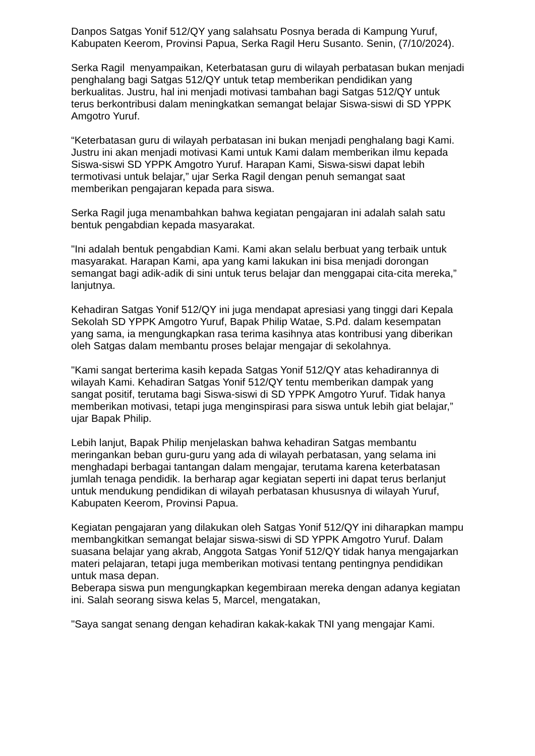Danpos Satgas Yonif 512/QY yang salahsatu Posnya berada di Kampung Yuruf, Kabupaten Keerom, Provinsi Papua, Serka Ragil Heru Susanto. Senin, (7/10/2024).
Serka Ragil menyampaikan, Keterbatasan guru di wilayah perbatasan bukan menjadi penghalang bagi Satgas 512/QY untuk tetap memberikan pendidikan yang berkualitas. Justru, hal ini menjadi motivasi tambahan bagi Satgas 512/QY untuk terus berkontribusi dalam meningkatkan semangat belajar Siswa-siswi di SD YPPK Amgotro Yuruf.
“Keterbatasan guru di wilayah perbatasan ini bukan menjadi penghalang bagi Kami. Justru ini akan menjadi motivasi Kami untuk Kami dalam memberikan ilmu kepada Siswa-siswi SD YPPK Amgotro Yuruf. Harapan Kami, Siswa-siswi dapat lebih termotivasi untuk belajar,” ujar Serka Ragil dengan penuh semangat saat memberikan pengajaran kepada para siswa.
Serka Ragil juga menambahkan bahwa kegiatan pengajaran ini adalah salah satu bentuk pengabdian kepada masyarakat.
"Ini adalah bentuk pengabdian Kami. Kami akan selalu berbuat yang terbaik untuk masyarakat. Harapan Kami, apa yang kami lakukan ini bisa menjadi dorongan semangat bagi adik-adik di sini untuk terus belajar dan menggapai cita-cita mereka,” lanjutnya.
Kehadiran Satgas Yonif 512/QY ini juga mendapat apresiasi yang tinggi dari Kepala Sekolah SD YPPK Amgotro Yuruf, Bapak Philip Watae, S.Pd. dalam kesempatan yang sama, ia mengungkapkan rasa terima kasihnya atas kontribusi yang diberikan oleh Satgas dalam membantu proses belajar mengajar di sekolahnya.
"Kami sangat berterima kasih kepada Satgas Yonif 512/QY atas kehadirannya di wilayah Kami. Kehadiran Satgas Yonif 512/QY tentu memberikan dampak yang sangat positif, terutama bagi Siswa-siswi di SD YPPK Amgotro Yuruf. Tidak hanya memberikan motivasi, tetapi juga menginspirasi para siswa untuk lebih giat belajar,” ujar Bapak Philip.
Lebih lanjut, Bapak Philip menjelaskan bahwa kehadiran Satgas membantu meringankan beban guru-guru yang ada di wilayah perbatasan, yang selama ini menghadapi berbagai tantangan dalam mengajar, terutama karena keterbatasan jumlah tenaga pendidik. Ia berharap agar kegiatan seperti ini dapat terus berlanjut untuk mendukung pendidikan di wilayah perbatasan khususnya di wilayah Yuruf, Kabupaten Keerom, Provinsi Papua.
Kegiatan pengajaran yang dilakukan oleh Satgas Yonif 512/QY ini diharapkan mampu membangkitkan semangat belajar siswa-siswi di SD YPPK Amgotro Yuruf. Dalam suasana belajar yang akrab, Anggota Satgas Yonif 512/QY tidak hanya mengajarkan materi pelajaran, tetapi juga memberikan motivasi tentang pentingnya pendidikan untuk masa depan.
Beberapa siswa pun mengungkapkan kegembiraan mereka dengan adanya kegiatan ini. Salah seorang siswa kelas 5, Marcel, mengatakan,
"Saya sangat senang dengan kehadiran kakak-kakak TNI yang mengajar Kami.